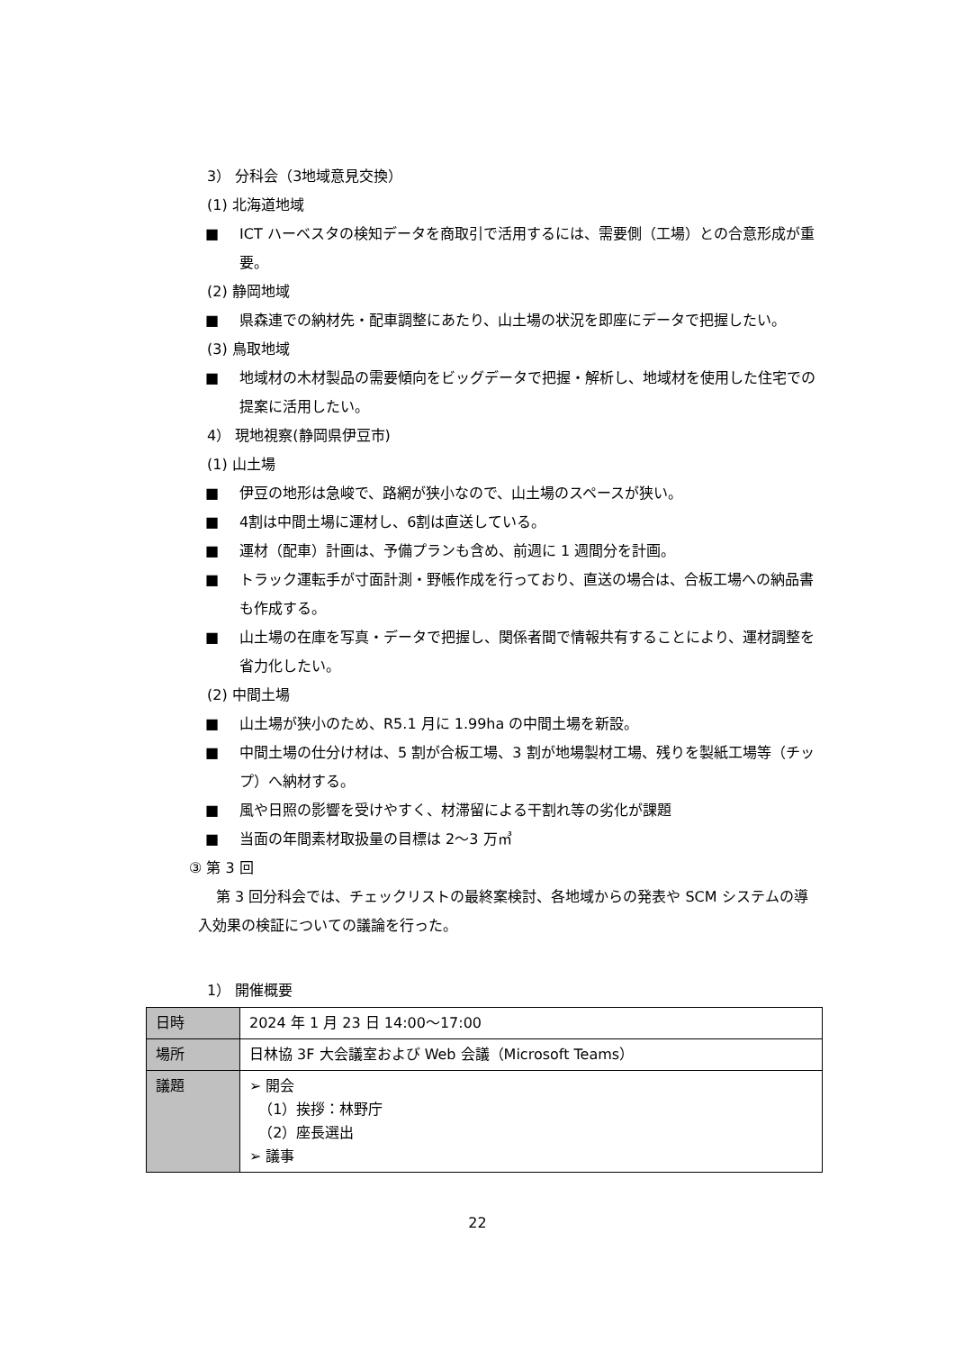3） 分科会（3地域意見交換）
(1) 北海道地域
■ ICT ハーベスタの検知データを商取引で活用するには、需要側（工場）との合意形成が重要。
(2) 静岡地域
■ 県森連での納材先・配車調整にあたり、山土場の状況を即座にデータで把握したい。
(3) 鳥取地域
■ 地域材の木材製品の需要傾向をビッグデータで把握・解析し、地域材を使用した住宅での提案に活用したい。
4） 現地視察(静岡県伊豆市)
(1) 山土場
■ 伊豆の地形は急峻で、路網が狭小なので、山土場のスペースが狭い。
■ 4割は中間土場に運材し、6割は直送している。
■ 運材（配車）計画は、予備プランも含め、前週に 1 週間分を計画。
■ トラック運転手が寸面計測・野帳作成を行っており、直送の場合は、合板工場への納品書も作成する。
■ 山土場の在庫を写真・データで把握し、関係者間で情報共有することにより、運材調整を省力化したい。
(2) 中間土場
■ 山土場が狭小のため、R5.1 月に 1.99ha の中間土場を新設。
■ 中間土場の仕分け材は、5 割が合板工場、3 割が地場製材工場、残りを製紙工場等（チップ）へ納材する。
■ 風や日照の影響を受けやすく、材滞留による干割れ等の劣化が課題
■ 当面の年間素材取扱量の目標は 2～3 万㎥
③ 第 3 回
第 3 回分科会では、チェックリストの最終案検討、各地域からの発表や SCM システムの導入効果の検証についての議論を行った。
1） 開催概要
| 日時 | 2024 年 1 月 23 日 14:00～17:00 |
| 場所 | 日林協 3F 大会議室および Web 会議（Microsoft Teams） |
| 議題 | ➢ 開会 （1）挨拶：林野庁 （2）座長選出 ➢ 議事 |
22